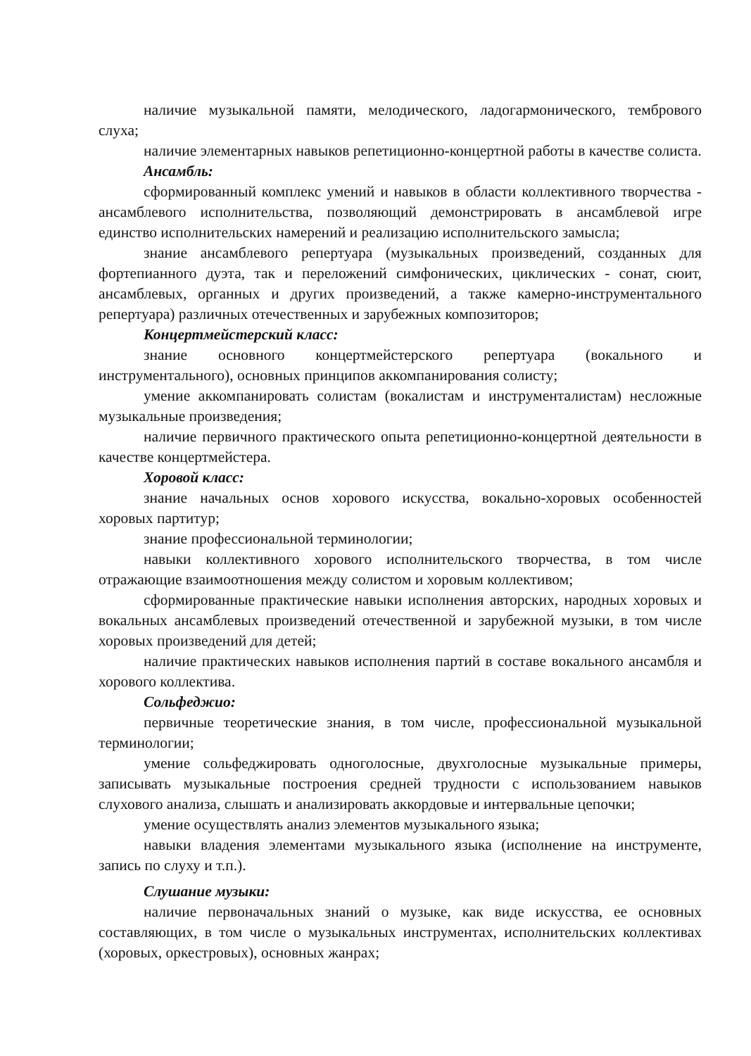наличие музыкальной памяти, мелодического, ладогармонического, тембрового слуха;
наличие элементарных навыков репетиционно-концертной работы в качестве солиста.
Ансамбль:
сформированный комплекс умений и навыков в области коллективного творчества - ансамблевого исполнительства, позволяющий демонстрировать в ансамблевой игре единство исполнительских намерений и реализацию исполнительского замысла;
знание ансамблевого репертуара (музыкальных произведений, созданных для фортепианного дуэта, так и переложений симфонических, циклических - сонат, сюит, ансамблевых, органных и других произведений, а также камерно-инструментального репертуара) различных отечественных и зарубежных композиторов;
Концертмейстерский класс:
знание основного концертмейстерского репертуара (вокального и инструментального), основных принципов аккомпанирования солисту;
умение аккомпанировать солистам (вокалистам и инструменталистам) несложные музыкальные произведения;
наличие первичного практического опыта репетиционно-концертной деятельности в качестве концертмейстера.
Хоровой класс:
знание начальных основ хорового искусства, вокально-хоровых особенностей хоровых партитур;
знание профессиональной терминологии;
навыки коллективного хорового исполнительского творчества, в том числе отражающие взаимоотношения между солистом и хоровым коллективом;
сформированные практические навыки исполнения авторских, народных хоровых и вокальных ансамблевых произведений отечественной и зарубежной музыки, в том числе хоровых произведений для детей;
наличие практических навыков исполнения партий в составе вокального ансамбля и хорового коллектива.
Сольфеджио:
первичные теоретические знания, в том числе, профессиональной музыкальной терминологии;
умение сольфеджировать одноголосные, двухголосные музыкальные примеры, записывать музыкальные построения средней трудности с использованием навыков слухового анализа, слышать и анализировать аккордовые и интервальные цепочки;
умение осуществлять анализ элементов музыкального языка;
навыки владения элементами музыкального языка (исполнение на инструменте, запись по слуху и т.п.).
Слушание музыки:
наличие первоначальных знаний о музыке, как виде искусства, ее основных составляющих, в том числе о музыкальных инструментах, исполнительских коллективах (хоровых, оркестровых), основных жанрах;